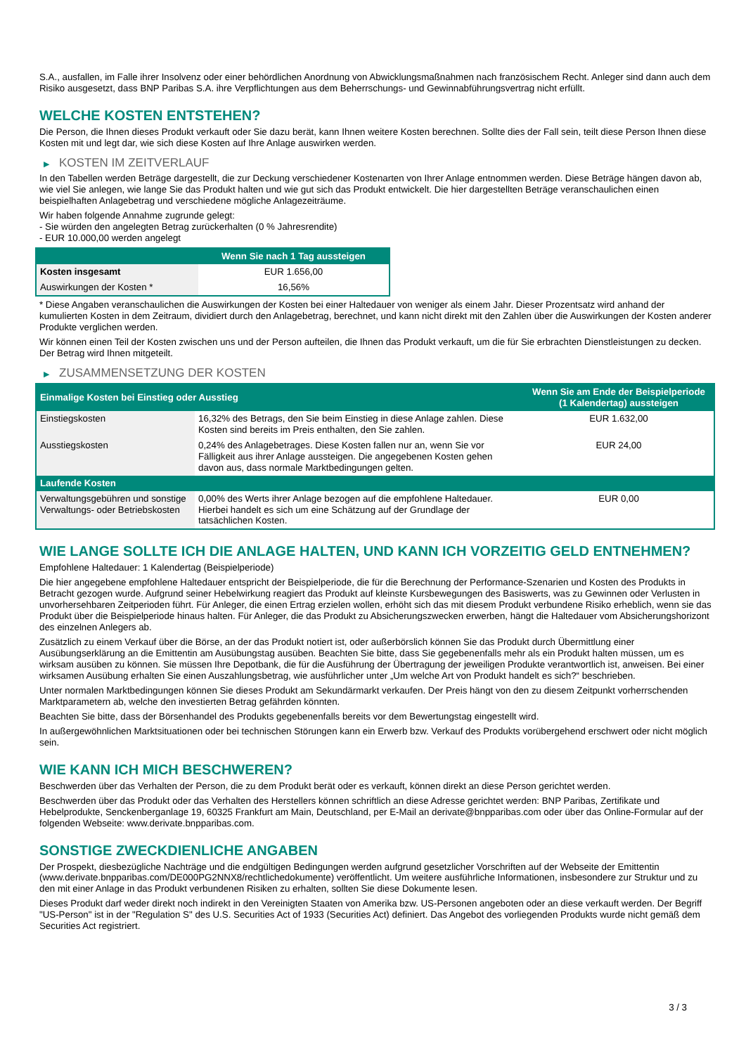S.A., ausfallen, im Falle ihrer Insolvenz oder einer behördlichen Anordnung von Abwicklungsmaßnahmen nach französischem Recht. Anleger sind dann auch dem Risiko ausgesetzt, dass BNP Paribas S.A. ihre Verpflichtungen aus dem Beherrschungs- und Gewinnabführungsvertrag nicht erfüllt.
WELCHE KOSTEN ENTSTEHEN?
Die Person, die Ihnen dieses Produkt verkauft oder Sie dazu berät, kann Ihnen weitere Kosten berechnen. Sollte dies der Fall sein, teilt diese Person Ihnen diese Kosten mit und legt dar, wie sich diese Kosten auf Ihre Anlage auswirken werden.
▶ KOSTEN IM ZEITVERLAUF
In den Tabellen werden Beträge dargestellt, die zur Deckung verschiedener Kostenarten von Ihrer Anlage entnommen werden. Diese Beträge hängen davon ab, wie viel Sie anlegen, wie lange Sie das Produkt halten und wie gut sich das Produkt entwickelt. Die hier dargestellten Beträge veranschaulichen einen beispielhaften Anlagebetrag und verschiedene mögliche Anlagezeiträume.
Wir haben folgende Annahme zugrunde gelegt:
- Sie würden den angelegten Betrag zurückerhalten (0 % Jahresrendite)
- EUR 10.000,00 werden angelegt
| | Wenn Sie nach 1 Tag aussteigen |
| --- | --- |
| Kosten insgesamt | EUR 1.656,00 |
| Auswirkungen der Kosten * | 16,56% |
* Diese Angaben veranschaulichen die Auswirkungen der Kosten bei einer Haltedauer von weniger als einem Jahr. Dieser Prozentsatz wird anhand der kumulierten Kosten in dem Zeitraum, dividiert durch den Anlagebetrag, berechnet, und kann nicht direkt mit den Zahlen über die Auswirkungen der Kosten anderer Produkte verglichen werden.
Wir können einen Teil der Kosten zwischen uns und der Person aufteilen, die Ihnen das Produkt verkauft, um die für Sie erbrachten Dienstleistungen zu decken. Der Betrag wird Ihnen mitgeteilt.
▶ ZUSAMMENSETZUNG DER KOSTEN
| Einmalige Kosten bei Einstieg oder Ausstieg | | Wenn Sie am Ende der Beispielperiode (1 Kalendertag) aussteigen |
| --- | --- | --- |
| Einstiegskosten | 16,32% des Betrags, den Sie beim Einstieg in diese Anlage zahlen. Diese Kosten sind bereits im Preis enthalten, den Sie zahlen. | EUR 1.632,00 |
| Ausstiegskosten | 0,24% des Anlagebetrages. Diese Kosten fallen nur an, wenn Sie vor Fälligkeit aus ihrer Anlage aussteigen. Die angegebenen Kosten gehen davon aus, dass normale Marktbedingungen gelten. | EUR 24,00 |
| Laufende Kosten | | |
| Verwaltungsgebühren und sonstige Verwaltungs- oder Betriebskosten | 0,00% des Werts ihrer Anlage bezogen auf die empfohlene Haltedauer. Hierbei handelt es sich um eine Schätzung auf der Grundlage der tatsächlichen Kosten. | EUR 0,00 |
WIE LANGE SOLLTE ICH DIE ANLAGE HALTEN, UND KANN ICH VORZEITIG GELD ENTNEHMEN?
Empfohlene Haltedauer: 1 Kalendertag (Beispielperiode)
Die hier angegebene empfohlene Haltedauer entspricht der Beispielperiode, die für die Berechnung der Performance-Szenarien und Kosten des Produkts in Betracht gezogen wurde. Aufgrund seiner Hebelwirkung reagiert das Produkt auf kleinste Kursbewegungen des Basiswerts, was zu Gewinnen oder Verlusten in unvorhersehbaren Zeitperioden führt. Für Anleger, die einen Ertrag erzielen wollen, erhöht sich das mit diesem Produkt verbundene Risiko erheblich, wenn sie das Produkt über die Beispielperiode hinaus halten. Für Anleger, die das Produkt zu Absicherungszwecken erwerben, hängt die Haltedauer vom Absicherungshorizont des einzelnen Anlegers ab.
Zusätzlich zu einem Verkauf über die Börse, an der das Produkt notiert ist, oder außerbörslich können Sie das Produkt durch Übermittlung einer Ausübungserklärung an die Emittentin am Ausübungstag ausüben. Beachten Sie bitte, dass Sie gegebenenfalls mehr als ein Produkt halten müssen, um es wirksam ausüben zu können. Sie müssen Ihre Depotbank, die für die Ausführung der Übertragung der jeweiligen Produkte verantwortlich ist, anweisen. Bei einer wirksamen Ausübung erhalten Sie einen Auszahlungsbetrag, wie ausführlicher unter „Um welche Art von Produkt handelt es sich?“ beschrieben.
Unter normalen Marktbedingungen können Sie dieses Produkt am Sekundärmarkt verkaufen. Der Preis hängt von den zu diesem Zeitpunkt vorherrschenden Marktparametern ab, welche den investierten Betrag gefährden könnten.
Beachten Sie bitte, dass der Börsenhandel des Produkts gegebenenfalls bereits vor dem Bewertungstag eingestellt wird.
In außergewöhnlichen Marktsituationen oder bei technischen Störungen kann ein Erwerb bzw. Verkauf des Produkts vorübergehend erschwert oder nicht möglich sein.
WIE KANN ICH MICH BESCHWEREN?
Beschwerden über das Verhalten der Person, die zu dem Produkt berät oder es verkauft, können direkt an diese Person gerichtet werden.
Beschwerden über das Produkt oder das Verhalten des Herstellers können schriftlich an diese Adresse gerichtet werden: BNP Paribas, Zertifikate und Hebelprodukte, Senckenberganlage 19, 60325 Frankfurt am Main, Deutschland, per E-Mail an derivate@bnpparibas.com oder über das Online-Formular auf der folgenden Webseite: www.derivate.bnpparibas.com.
SONSTIGE ZWECKDIENLICHE ANGABEN
Der Prospekt, diesbezügliche Nachträge und die endgültigen Bedingungen werden aufgrund gesetzlicher Vorschriften auf der Webseite der Emittentin (www.derivate.bnpparibas.com/DE000PG2NNX8/rechtlichedokumente) veröffentlicht. Um weitere ausführliche Informationen, insbesondere zur Struktur und zu den mit einer Anlage in das Produkt verbundenen Risiken zu erhalten, sollten Sie diese Dokumente lesen.
Dieses Produkt darf weder direkt noch indirekt in den Vereinigten Staaten von Amerika bzw. US-Personen angeboten oder an diese verkauft werden. Der Begriff "US-Person" ist in der "Regulation S" des U.S. Securities Act of 1933 (Securities Act) definiert. Das Angebot des vorliegenden Produkts wurde nicht gemäß dem Securities Act registriert.
3 / 3